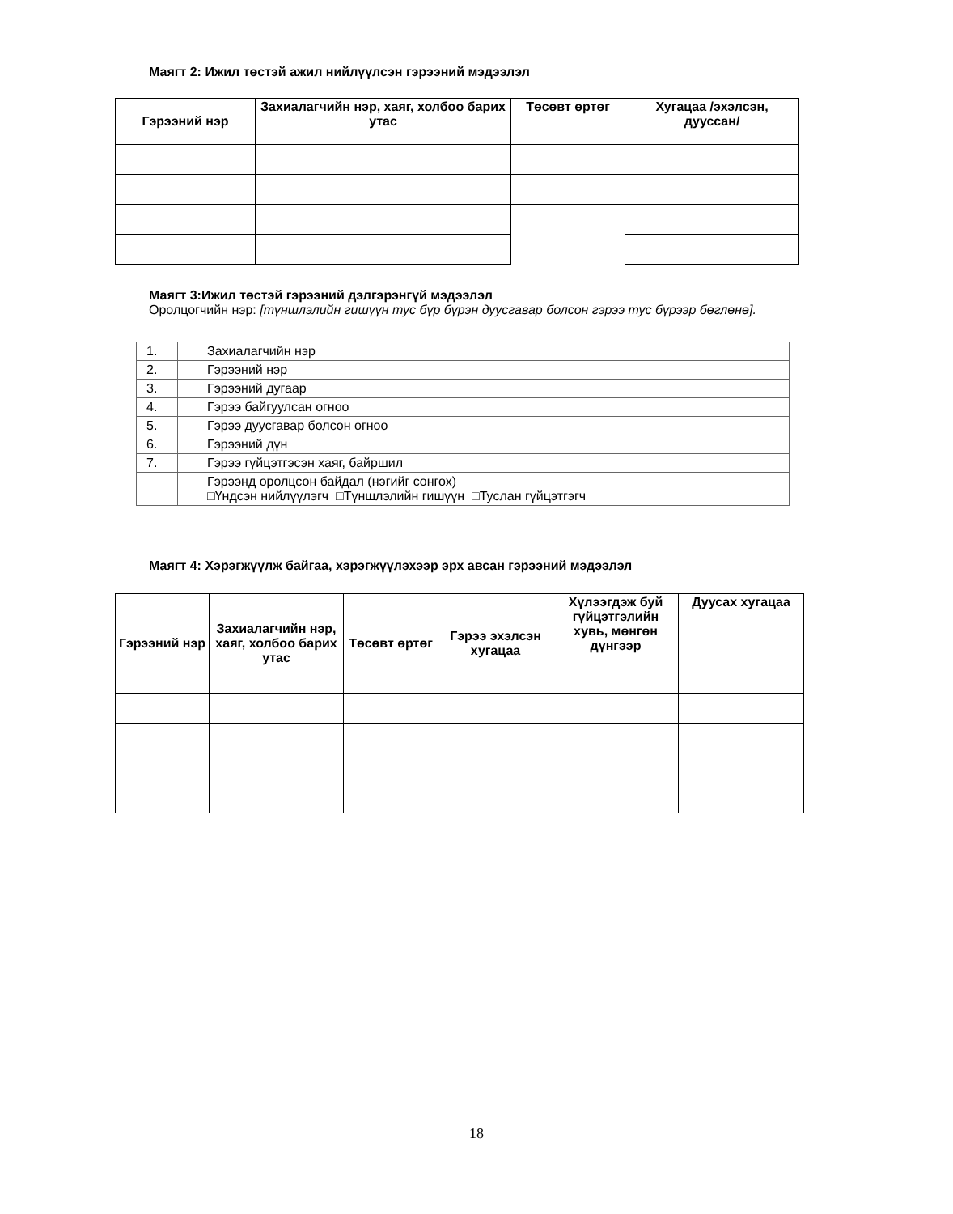Маягт 2: Ижил төстэй ажил нийлүүлсэн гэрээний мэдээлэл
| Гэрээний нэр | Захиалагчийн нэр, хаяг, холбоо барих утас | Төсөвт өртөг | Хугацаа /эхэлсэн, дууссан/ |
| --- | --- | --- | --- |
Маягт 3:Ижил төстэй гэрээний дэлгэрэнгүй мэдээлэл
Оролцогчийн нэр: [түншлэлийн гишүүн тус бүр бүрэн дуусгавар болсон гэрээ тус бүрээр бөглөнө].
| 1. | Захиалагчийн нэр |
| 2. | Гэрээний нэр |
| 3. | Гэрээний дугаар |
| 4. | Гэрээ байгуулсан огноо |
| 5. | Гэрээ дуусгавар болсон огноо |
| 6. | Гэрээний дүн |
| 7. | Гэрээ гүйцэтгэсэн хаяг, байршил |
| | Гэрээнд оролцсон байдал (нэгийг сонгох) □Үндсэн нийлүүлэгч □Түншлэлийн гишүүн □Туслан гүйцэтгэгч |
Маягт 4: Хэрэгжүүлж байгаа, хэрэгжүүлэхээр эрх авсан гэрээний мэдээлэл
| Гэрээний нэр | Захиалагчийн нэр, хаяг, холбоо барих утас | Төсөвт өртөг | Гэрээ эхэлсэн хугацаа | Хүлээгдэж буй гүйцэтгэлийн хувь, мөнгөн дүнгээр | Дуусах хугацаа |
| --- | --- | --- | --- | --- | --- |
18